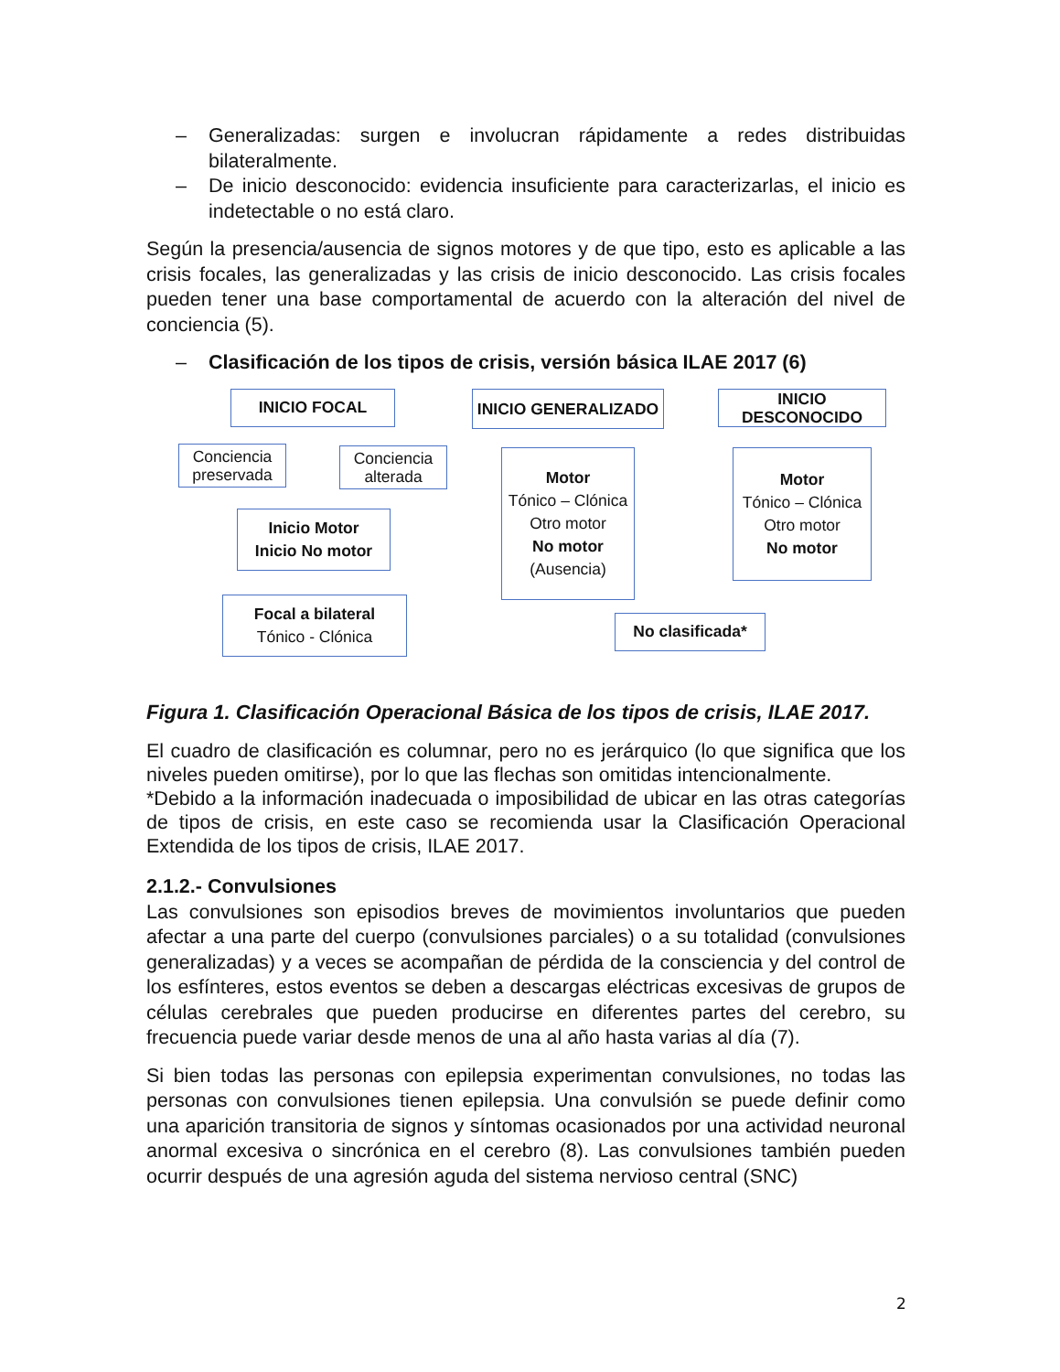– Generalizadas: surgen e involucran rápidamente a redes distribuidas bilateralmente.
– De inicio desconocido: evidencia insuficiente para caracterizarlas, el inicio es indetectable o no está claro.
Según la presencia/ausencia de signos motores y de que tipo, esto es aplicable a las crisis focales, las generalizadas y las crisis de inicio desconocido. Las crisis focales pueden tener una base comportamental de acuerdo con la alteración del nivel de conciencia (5).
– Clasificación de los tipos de crisis, versión básica ILAE 2017 (6)
INICIO FOCAL INICIO GENERALIZADO
INICIO DESCONOCIDO
Conciencia preservada
Conciencia alterada
Inicio Motor
Inicio No motor
Motor
Tónico – Clónica
Otro motor
No motor
(Ausencia)
Motor
Tónico – Clónica
Otro motor
No motor
Focal a bilateral
Tónico - Clónica
No clasificada*
Figura 1. Clasificación Operacional Básica de los tipos de crisis, ILAE 2017.
El cuadro de clasificación es columnar, pero no es jerárquico (lo que significa que los niveles pueden omitirse), por lo que las flechas son omitidas intencionalmente.
*Debido a la información inadecuada o imposibilidad de ubicar en las otras categorías de tipos de crisis, en este caso se recomienda usar la Clasificación Operacional Extendida de los tipos de crisis, ILAE 2017.
2.1.2.- Convulsiones
Las convulsiones son episodios breves de movimientos involuntarios que pueden afectar a una parte del cuerpo (convulsiones parciales) o a su totalidad (convulsiones generalizadas) y a veces se acompañan de pérdida de la consciencia y del control de los esfínteres, estos eventos se deben a descargas eléctricas excesivas de grupos de células cerebrales que pueden producirse en diferentes partes del cerebro, su frecuencia puede variar desde menos de una al año hasta varias al día (7).
Si bien todas las personas con epilepsia experimentan convulsiones, no todas las personas con convulsiones tienen epilepsia. Una convulsión se puede definir como una aparición transitoria de signos y síntomas ocasionados por una actividad neuronal anormal excesiva o sincrónica en el cerebro (8). Las convulsiones también pueden ocurrir después de una agresión aguda del sistema nervioso central (SNC)
2